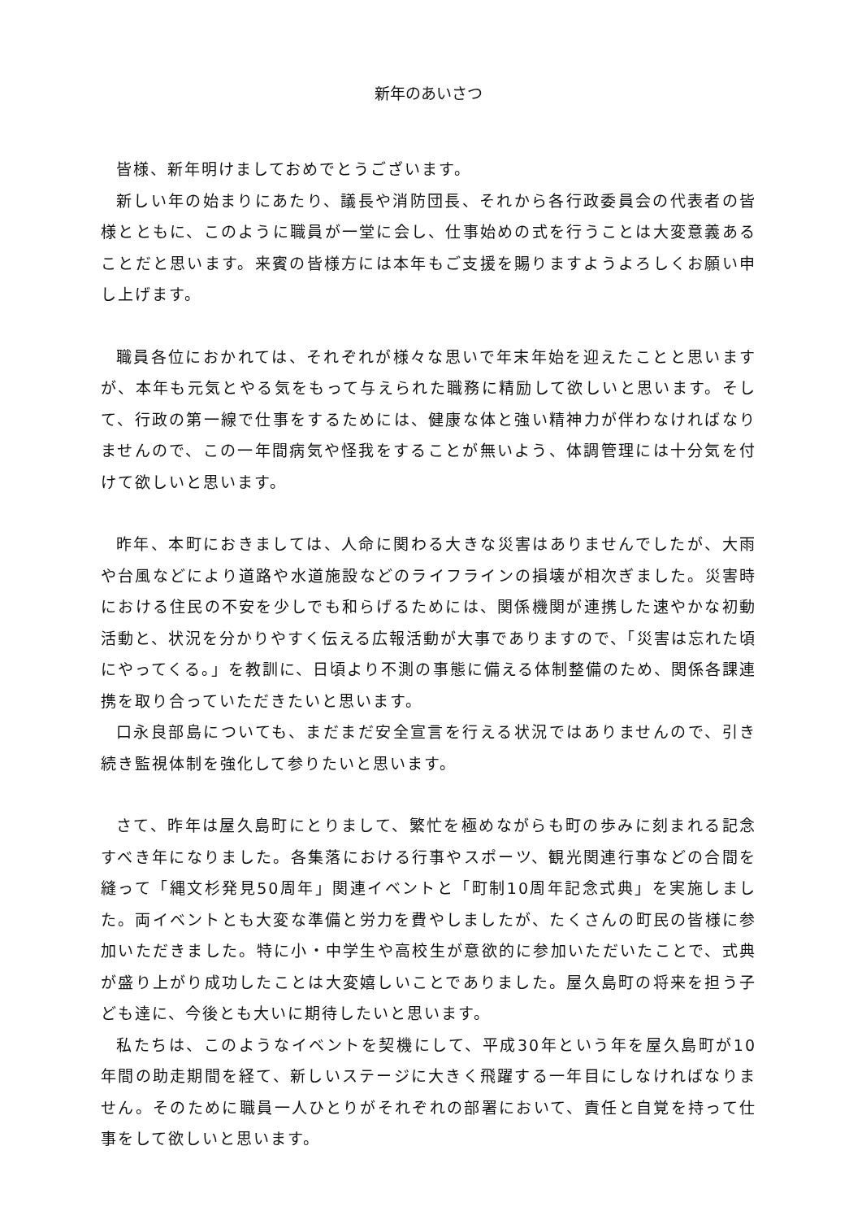新年のあいさつ
皆様、新年明けましておめでとうございます。
新しい年の始まりにあたり、議長や消防団長、それから各行政委員会の代表者の皆様とともに、このように職員が一堂に会し、仕事始めの式を行うことは大変意義あることだと思います。来賓の皆様方には本年もご支援を賜りますようよろしくお願い申し上げます。
職員各位におかれては、それぞれが様々な思いで年末年始を迎えたことと思いますが、本年も元気とやる気をもって与えられた職務に精励して欲しいと思います。そして、行政の第一線で仕事をするためには、健康な体と強い精神力が伴わなければなりませんので、この一年間病気や怪我をすることが無いよう、体調管理には十分気を付けて欲しいと思います。
昨年、本町におきましては、人命に関わる大きな災害はありませんでしたが、大雨や台風などにより道路や水道施設などのライフラインの損壊が相次ぎました。災害時における住民の不安を少しでも和らげるためには、関係機関が連携した速やかな初動活動と、状況を分かりやすく伝える広報活動が大事でありますので、「災害は忘れた頃にやってくる。」を教訓に、日頃より不測の事態に備える体制整備のため、関係各課連携を取り合っていただきたいと思います。
口永良部島についても、まだまだ安全宣言を行える状況ではありませんので、引き続き監視体制を強化して参りたいと思います。
さて、昨年は屋久島町にとりまして、繁忙を極めながらも町の歩みに刻まれる記念すべき年になりました。各集落における行事やスポーツ、観光関連行事などの合間を縫って「縄文杉発見50周年」関連イベントと「町制10周年記念式典」を実施しました。両イベントとも大変な準備と労力を費やしましたが、たくさんの町民の皆様に参加いただきました。特に小・中学生や高校生が意欲的に参加いただいたことで、式典が盛り上がり成功したことは大変嬉しいことでありました。屋久島町の将来を担う子ども達に、今後とも大いに期待したいと思います。
私たちは、このようなイベントを契機にして、平成30年という年を屋久島町が10年間の助走期間を経て、新しいステージに大きく飛躍する一年目にしなければなりません。そのために職員一人ひとりがそれぞれの部署において、責任と自覚を持って仕事をして欲しいと思います。